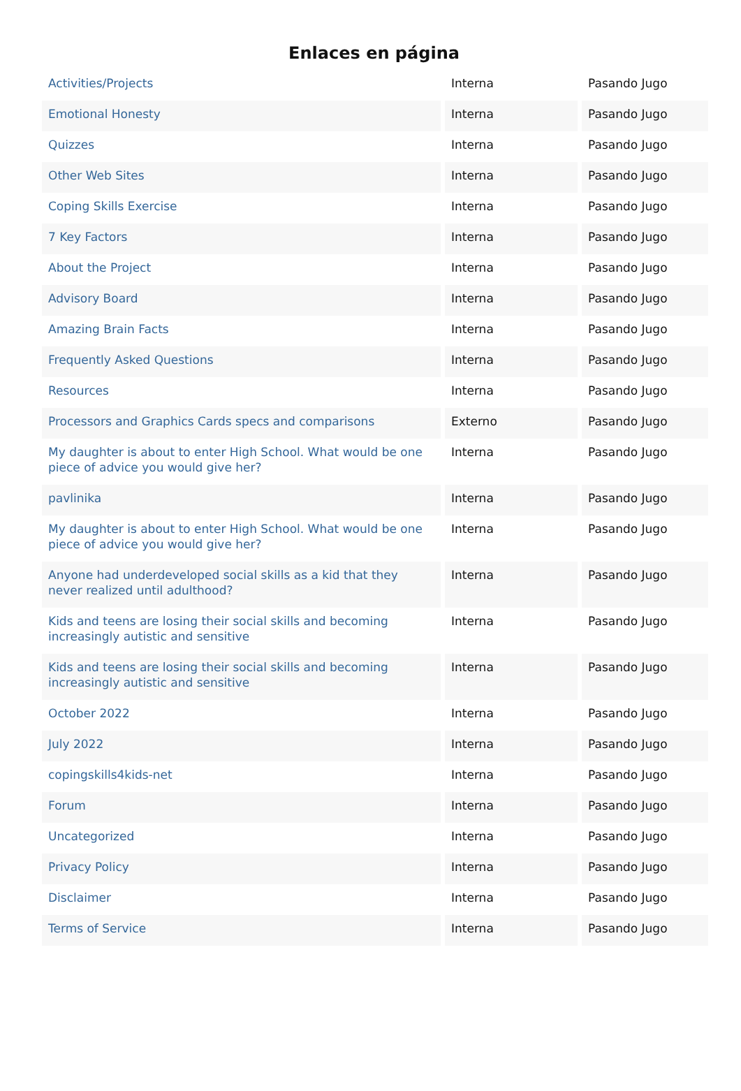Enlaces en página
| Activities/Projects | Interna | Pasando Jugo |
| Emotional Honesty | Interna | Pasando Jugo |
| Quizzes | Interna | Pasando Jugo |
| Other Web Sites | Interna | Pasando Jugo |
| Coping Skills Exercise | Interna | Pasando Jugo |
| 7 Key Factors | Interna | Pasando Jugo |
| About the Project | Interna | Pasando Jugo |
| Advisory Board | Interna | Pasando Jugo |
| Amazing Brain Facts | Interna | Pasando Jugo |
| Frequently Asked Questions | Interna | Pasando Jugo |
| Resources | Interna | Pasando Jugo |
| Processors and Graphics Cards specs and comparisons | Externo | Pasando Jugo |
| My daughter is about to enter High School. What would be one piece of advice you would give her? | Interna | Pasando Jugo |
| pavlinika | Interna | Pasando Jugo |
| My daughter is about to enter High School. What would be one piece of advice you would give her? | Interna | Pasando Jugo |
| Anyone had underdeveloped social skills as a kid that they never realized until adulthood? | Interna | Pasando Jugo |
| Kids and teens are losing their social skills and becoming increasingly autistic and sensitive | Interna | Pasando Jugo |
| Kids and teens are losing their social skills and becoming increasingly autistic and sensitive | Interna | Pasando Jugo |
| October 2022 | Interna | Pasando Jugo |
| July 2022 | Interna | Pasando Jugo |
| copingskills4kids-net | Interna | Pasando Jugo |
| Forum | Interna | Pasando Jugo |
| Uncategorized | Interna | Pasando Jugo |
| Privacy Policy | Interna | Pasando Jugo |
| Disclaimer | Interna | Pasando Jugo |
| Terms of Service | Interna | Pasando Jugo |